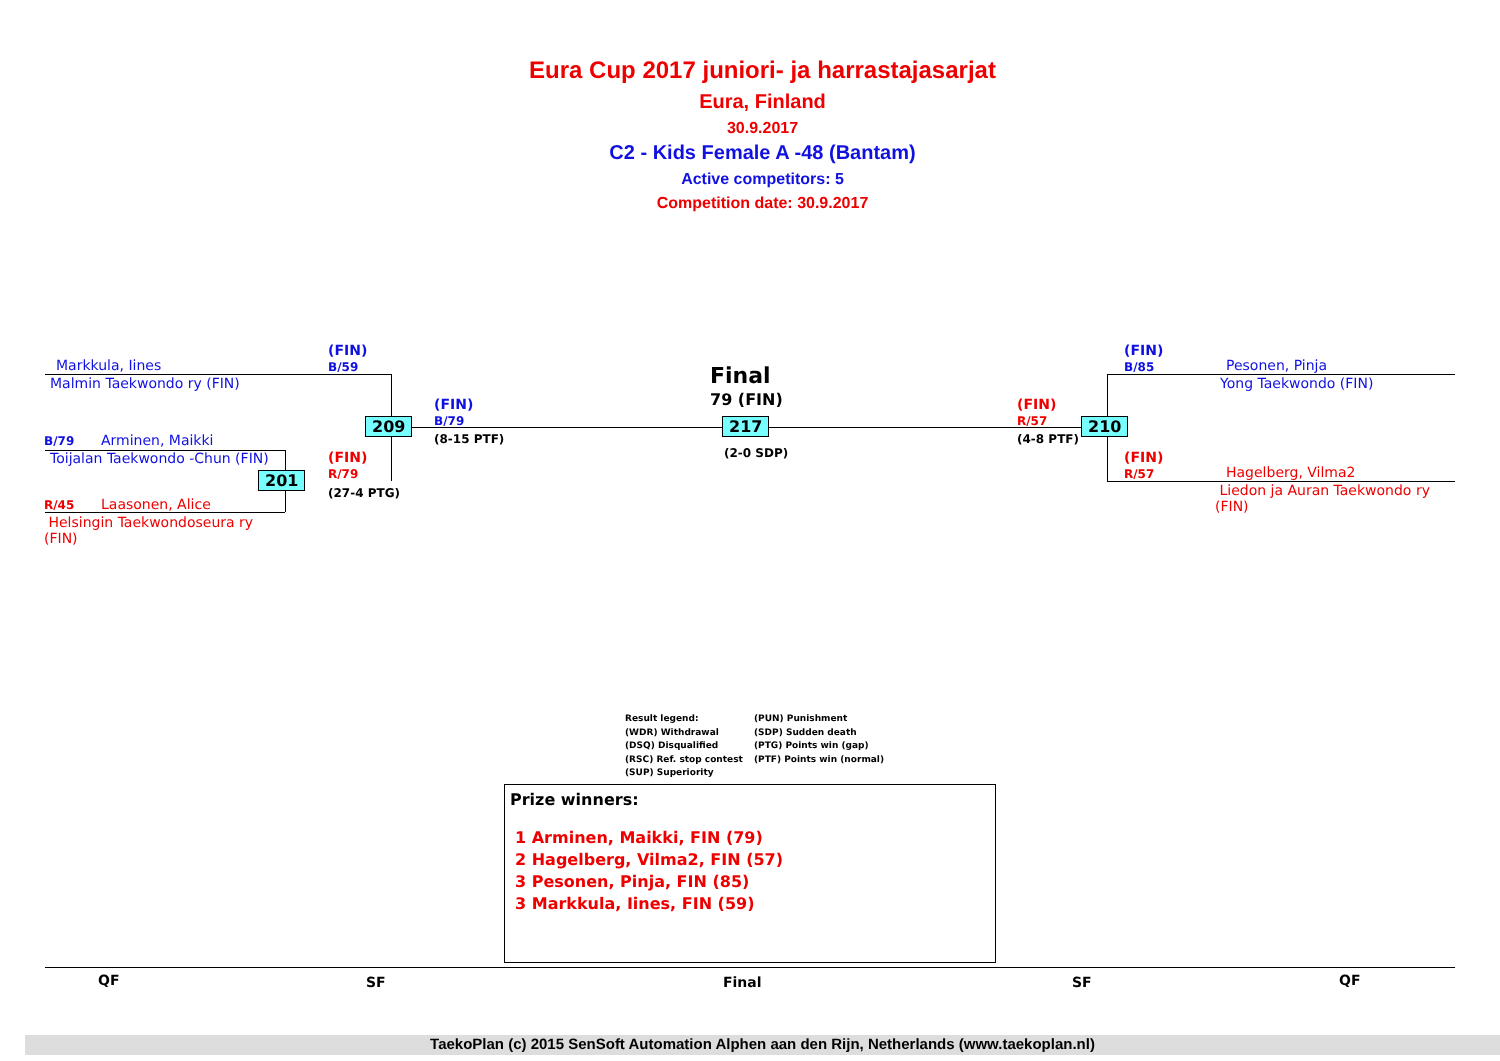Eura Cup 2017 juniori- ja harrastajasarjat
Eura, Finland
30.9.2017
C2 - Kids Female A -48 (Bantam)
Active competitors: 5
Competition date: 30.9.2017
Markkula, Iines
Malmin Taekwondo ry (FIN)
(FIN)
B/59
B/79 Arminen, Maikki
Toijalan Taekwondo -Chun (FIN)
R/45 Laasonen, Alice
Helsingin Taekwondoseura ry
(FIN)
209
201
(FIN)
B/79
(8-15 PTF)
(FIN)
R/79
(27-4 PTG)
Final
79 (FIN)
217
(2-0 SDP)
(FIN)
R/57
(4-8 PTF)
210
(FIN)
B/85
Pesonen, Pinja
Yong Taekwondo (FIN)
(FIN)
R/57
Hagelberg, Vilma2
Liedon ja Auran Taekwondo ry
(FIN)
Result legend:
(WDR) Withdrawal
(DSQ) Disqualified
(RSC) Ref. stop contest
(SUP) Superiority
(PUN) Punishment
(SDP) Sudden death
(PTG) Points win (gap)
(PTF) Points win (normal)
Prize winners:
1 Arminen, Maikki, FIN (79)
2 Hagelberg, Vilma2, FIN (57)
3 Pesonen, Pinja, FIN (85)
3 Markkula, Iines, FIN (59)
QF SF Final SF QF
TaekoPlan (c) 2015 SenSoft Automation Alphen aan den Rijn, Netherlands (www.taekoplan.nl)